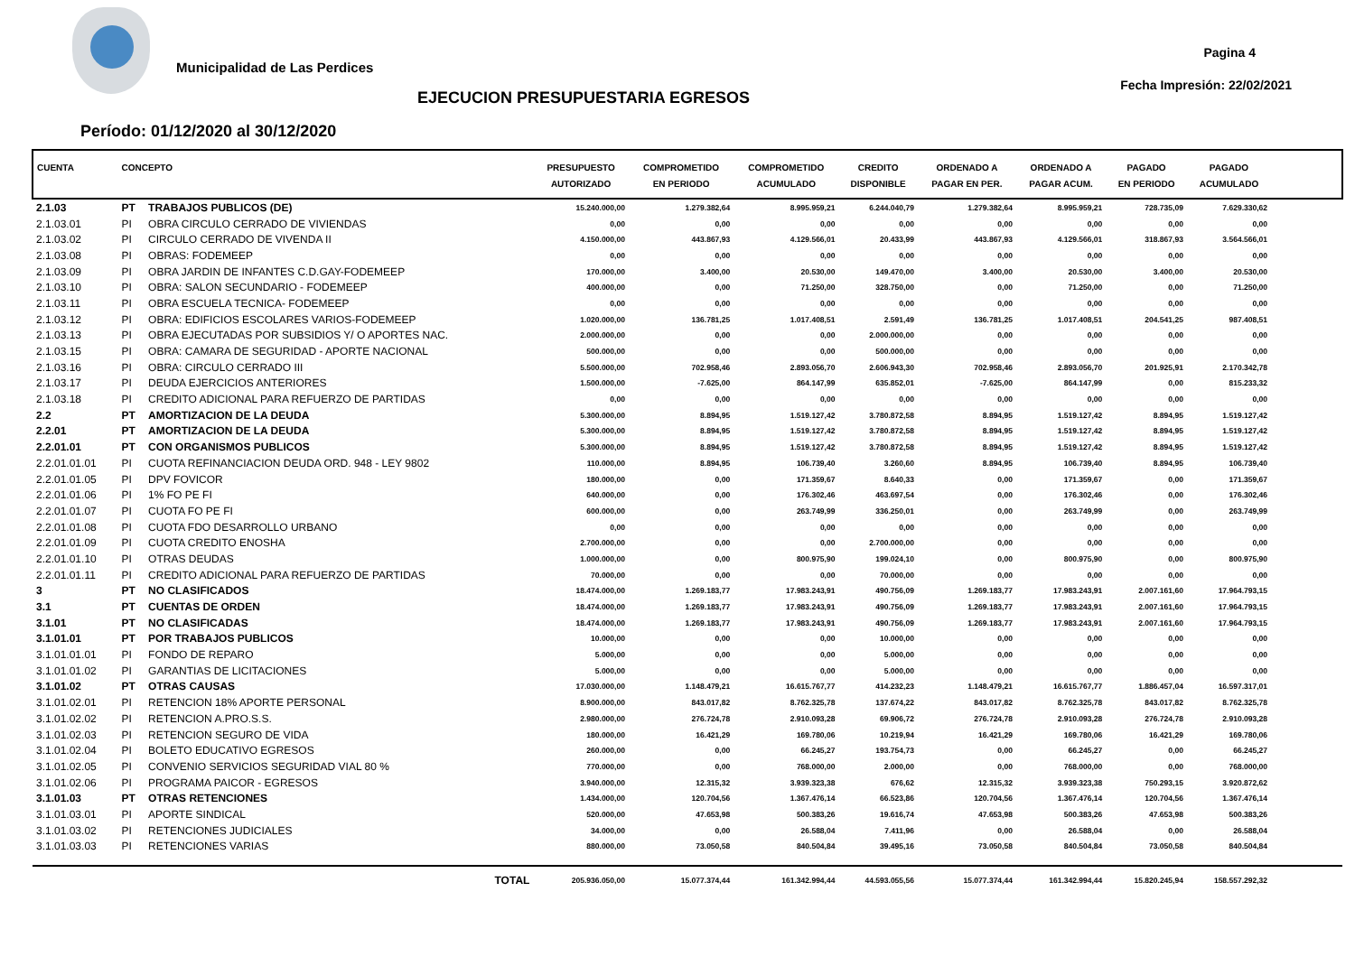Municipalidad de Las Perdices
Pagina 4
Fecha Impresión: 22/02/2021
EJECUCION PRESUPUESTARIA EGRESOS
Período: 01/12/2020 al 30/12/2020
| CUENTA | CONCEPTO | | PRESUPUESTO AUTORIZADO | COMPROMETIDO EN PERIODO | COMPROMETIDO ACUMULADO | CREDITO DISPONIBLE | ORDENADO A PAGAR EN PER. | ORDENADO A PAGAR ACUM. | PAGADO EN PERIODO | PAGADO ACUMULADO | |
| --- | --- | --- | --- | --- | --- | --- | --- | --- | --- | --- | --- |
| 2.1.03 | PT | TRABAJOS PUBLICOS (DE) | 15.240.000,00 | 1.279.382,64 | 8.995.959,21 | 6.244.040,79 | 1.279.382,64 | 8.995.959,21 | 728.735,09 | 7.629.330,62 | |
| 2.1.03.01 | PI | OBRA CIRCULO CERRADO DE VIVIENDAS | 0,00 | 0,00 | 0,00 | 0,00 | 0,00 | 0,00 | 0,00 | 0,00 | |
| 2.1.03.02 | PI | CIRCULO CERRADO DE VIVENDA II | 4.150.000,00 | 443.867,93 | 4.129.566,01 | 20.433,99 | 443.867,93 | 4.129.566,01 | 318.867,93 | 3.564.566,01 | |
| 2.1.03.08 | PI | OBRAS: FODEMEEP | 0,00 | 0,00 | 0,00 | 0,00 | 0,00 | 0,00 | 0,00 | 0,00 | |
| 2.1.03.09 | PI | OBRA JARDIN DE INFANTES C.D.GAY-FODEMEEP | 170.000,00 | 3.400,00 | 20.530,00 | 149.470,00 | 3.400,00 | 20.530,00 | 3.400,00 | 20.530,00 | |
| 2.1.03.10 | PI | OBRA: SALON SECUNDARIO - FODEMEEP | 400.000,00 | 0,00 | 71.250,00 | 328.750,00 | 0,00 | 71.250,00 | 0,00 | 71.250,00 | |
| 2.1.03.11 | PI | OBRA ESCUELA TECNICA- FODEMEEP | 0,00 | 0,00 | 0,00 | 0,00 | 0,00 | 0,00 | 0,00 | 0,00 | |
| 2.1.03.12 | PI | OBRA: EDIFICIOS ESCOLARES VARIOS-FODEMEEP | 1.020.000,00 | 136.781,25 | 1.017.408,51 | 2.591,49 | 136.781,25 | 1.017.408,51 | 204.541,25 | 987.408,51 | |
| 2.1.03.13 | PI | OBRA EJECUTADAS POR SUBSIDIOS Y/ O APORTES NAC. | 2.000.000,00 | 0,00 | 0,00 | 2.000.000,00 | 0,00 | 0,00 | 0,00 | 0,00 | |
| 2.1.03.15 | PI | OBRA: CAMARA DE SEGURIDAD - APORTE NACIONAL | 500.000,00 | 0,00 | 0,00 | 500.000,00 | 0,00 | 0,00 | 0,00 | 0,00 | |
| 2.1.03.16 | PI | OBRA: CIRCULO CERRADO III | 5.500.000,00 | 702.958,46 | 2.893.056,70 | 2.606.943,30 | 702.958,46 | 2.893.056,70 | 201.925,91 | 2.170.342,78 | |
| 2.1.03.17 | PI | DEUDA EJERCICIOS ANTERIORES | 1.500.000,00 | -7.625,00 | 864.147,99 | 635.852,01 | -7.625,00 | 864.147,99 | 0,00 | 815.233,32 | |
| 2.1.03.18 | PI | CREDITO ADICIONAL PARA REFUERZO DE PARTIDAS | 0,00 | 0,00 | 0,00 | 0,00 | 0,00 | 0,00 | 0,00 | 0,00 | |
| 2.2 | PT | AMORTIZACION DE LA DEUDA | 5.300.000,00 | 8.894,95 | 1.519.127,42 | 3.780.872,58 | 8.894,95 | 1.519.127,42 | 8.894,95 | 1.519.127,42 | |
| 2.2.01 | PT | AMORTIZACION DE LA DEUDA | 5.300.000,00 | 8.894,95 | 1.519.127,42 | 3.780.872,58 | 8.894,95 | 1.519.127,42 | 8.894,95 | 1.519.127,42 | |
| 2.2.01.01 | PT | CON ORGANISMOS PUBLICOS | 5.300.000,00 | 8.894,95 | 1.519.127,42 | 3.780.872,58 | 8.894,95 | 1.519.127,42 | 8.894,95 | 1.519.127,42 | |
| 2.2.01.01.01 | PI | CUOTA REFINANCIACION DEUDA ORD. 948 - LEY 9802 | 110.000,00 | 8.894,95 | 106.739,40 | 3.260,60 | 8.894,95 | 106.739,40 | 8.894,95 | 106.739,40 | |
| 2.2.01.01.05 | PI | DPV FOVICOR | 180.000,00 | 0,00 | 171.359,67 | 8.640,33 | 0,00 | 171.359,67 | 0,00 | 171.359,67 | |
| 2.2.01.01.06 | PI | 1% FO PE FI | 640.000,00 | 0,00 | 176.302,46 | 463.697,54 | 0,00 | 176.302,46 | 0,00 | 176.302,46 | |
| 2.2.01.01.07 | PI | CUOTA FO PE FI | 600.000,00 | 0,00 | 263.749,99 | 336.250,01 | 0,00 | 263.749,99 | 0,00 | 263.749,99 | |
| 2.2.01.01.08 | PI | CUOTA FDO DESARROLLO URBANO | 0,00 | 0,00 | 0,00 | 0,00 | 0,00 | 0,00 | 0,00 | 0,00 | |
| 2.2.01.01.09 | PI | CUOTA CREDITO ENOSHA | 2.700.000,00 | 0,00 | 0,00 | 2.700.000,00 | 0,00 | 0,00 | 0,00 | 0,00 | |
| 2.2.01.01.10 | PI | OTRAS DEUDAS | 1.000.000,00 | 0,00 | 800.975,90 | 199.024,10 | 0,00 | 800.975,90 | 0,00 | 800.975,90 | |
| 2.2.01.01.11 | PI | CREDITO ADICIONAL PARA REFUERZO DE PARTIDAS | 70.000,00 | 0,00 | 0,00 | 70.000,00 | 0,00 | 0,00 | 0,00 | 0,00 | |
| 3 | PT | NO CLASIFICADOS | 18.474.000,00 | 1.269.183,77 | 17.983.243,91 | 490.756,09 | 1.269.183,77 | 17.983.243,91 | 2.007.161,60 | 17.964.793,15 | |
| 3.1 | PT | CUENTAS DE ORDEN | 18.474.000,00 | 1.269.183,77 | 17.983.243,91 | 490.756,09 | 1.269.183,77 | 17.983.243,91 | 2.007.161,60 | 17.964.793,15 | |
| 3.1.01 | PT | NO CLASIFICADAS | 18.474.000,00 | 1.269.183,77 | 17.983.243,91 | 490.756,09 | 1.269.183,77 | 17.983.243,91 | 2.007.161,60 | 17.964.793,15 | |
| 3.1.01.01 | PT | POR TRABAJOS PUBLICOS | 10.000,00 | 0,00 | 0,00 | 10.000,00 | 0,00 | 0,00 | 0,00 | 0,00 | |
| 3.1.01.01.01 | PI | FONDO DE REPARO | 5.000,00 | 0,00 | 0,00 | 5.000,00 | 0,00 | 0,00 | 0,00 | 0,00 | |
| 3.1.01.01.02 | PI | GARANTIAS DE LICITACIONES | 5.000,00 | 0,00 | 0,00 | 5.000,00 | 0,00 | 0,00 | 0,00 | 0,00 | |
| 3.1.01.02 | PT | OTRAS CAUSAS | 17.030.000,00 | 1.148.479,21 | 16.615.767,77 | 414.232,23 | 1.148.479,21 | 16.615.767,77 | 1.886.457,04 | 16.597.317,01 | |
| 3.1.01.02.01 | PI | RETENCION 18% APORTE PERSONAL | 8.900.000,00 | 843.017,82 | 8.762.325,78 | 137.674,22 | 843.017,82 | 8.762.325,78 | 843.017,82 | 8.762.325,78 | |
| 3.1.01.02.02 | PI | RETENCION A.PRO.S.S. | 2.980.000,00 | 276.724,78 | 2.910.093,28 | 69.906,72 | 276.724,78 | 2.910.093,28 | 276.724,78 | 2.910.093,28 | |
| 3.1.01.02.03 | PI | RETENCION SEGURO DE VIDA | 180.000,00 | 16.421,29 | 169.780,06 | 10.219,94 | 16.421,29 | 169.780,06 | 16.421,29 | 169.780,06 | |
| 3.1.01.02.04 | PI | BOLETO EDUCATIVO EGRESOS | 260.000,00 | 0,00 | 66.245,27 | 193.754,73 | 0,00 | 66.245,27 | 0,00 | 66.245,27 | |
| 3.1.01.02.05 | PI | CONVENIO SERVICIOS SEGURIDAD VIAL 80 % | 770.000,00 | 0,00 | 768.000,00 | 2.000,00 | 0,00 | 768.000,00 | 0,00 | 768.000,00 | |
| 3.1.01.02.06 | PI | PROGRAMA PAICOR - EGRESOS | 3.940.000,00 | 12.315,32 | 3.939.323,38 | 676,62 | 12.315,32 | 3.939.323,38 | 750.293,15 | 3.920.872,62 | |
| 3.1.01.03 | PT | OTRAS RETENCIONES | 1.434.000,00 | 120.704,56 | 1.367.476,14 | 66.523,86 | 120.704,56 | 1.367.476,14 | 120.704,56 | 1.367.476,14 | |
| 3.1.01.03.01 | PI | APORTE SINDICAL | 520.000,00 | 47.653,98 | 500.383,26 | 19.616,74 | 47.653,98 | 500.383,26 | 47.653,98 | 500.383,26 | |
| 3.1.01.03.02 | PI | RETENCIONES JUDICIALES | 34.000,00 | 0,00 | 26.588,04 | 7.411,96 | 0,00 | 26.588,04 | 0,00 | 26.588,04 | |
| 3.1.01.03.03 | PI | RETENCIONES VARIAS | 880.000,00 | 73.050,58 | 840.504,84 | 39.495,16 | 73.050,58 | 840.504,84 | 73.050,58 | 840.504,84 | |
| | | TOTAL | 205.936.050,00 | 15.077.374,44 | 161.342.994,44 | 44.593.055,56 | 15.077.374,44 | 161.342.994,44 | 15.820.245,94 | 158.557.292,32 | |